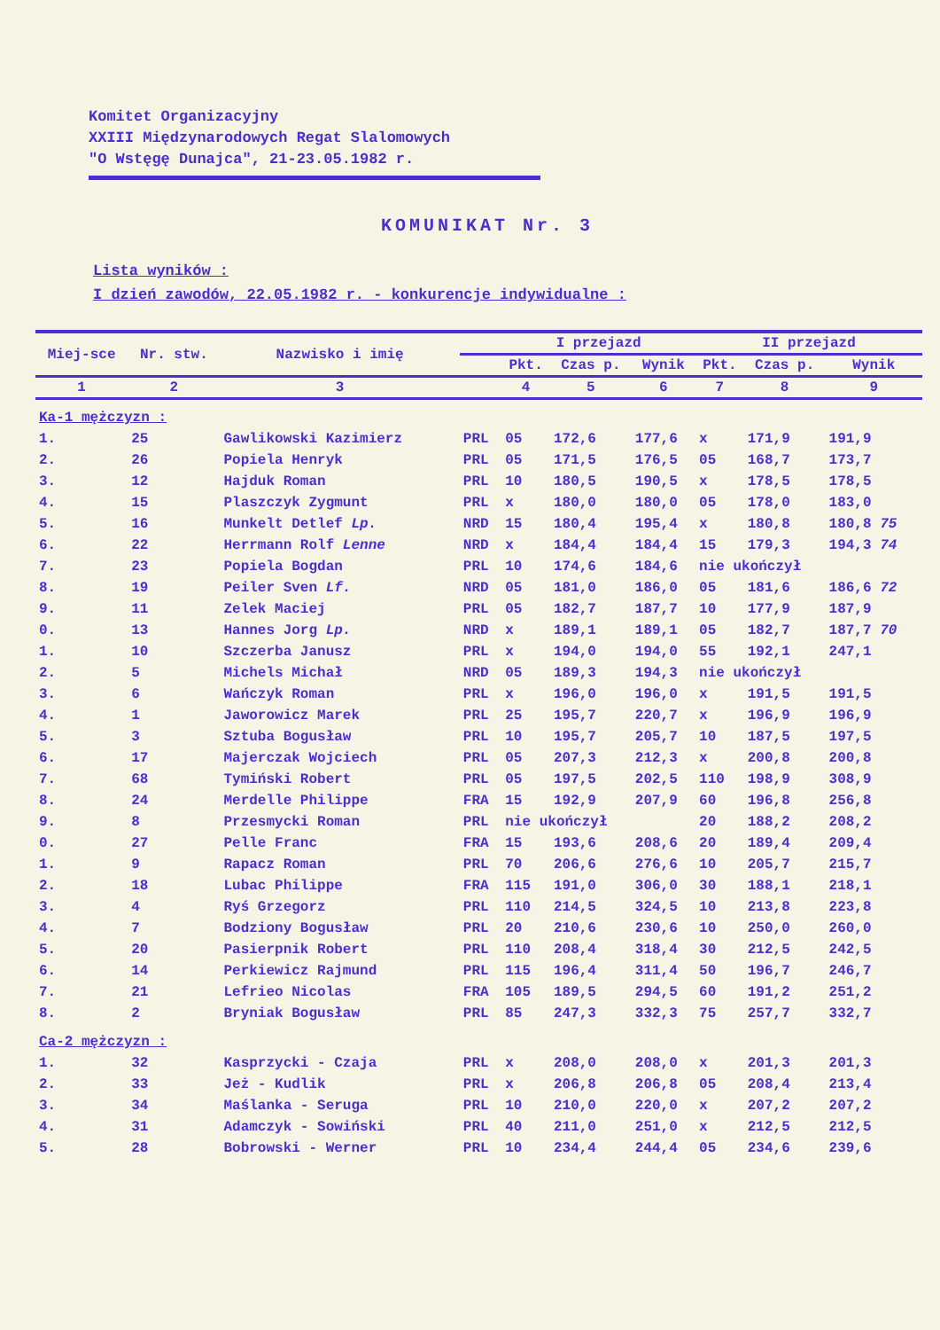Komitet Organizacyjny
XXIII Międzynarodowych Regat Slalomowych
"O Wstęgę Dunajca", 21-23.05.1982 r.
KOMUNIKAT Nr. 3
Lista wyników :
I dzień zawodów, 22.05.1982 r. - konkurencje indywidualne :
| Miej-sce | Nr. stw. | Nazwisko i imię | | I przejazd | | | II przejazd | | |
| --- | --- | --- | --- | --- | --- | --- | --- | --- | --- |
| | | | | Pkt. | Czas p. | Wynik | Pkt. | Czas p. | Wynik |
| 1 | 2 | 3 | | 4 | 5 | 6 | 7 | 8 | 9 |
| Ka-1 mężczyzn : | | | | | | | | | |
| 1. | 25 | Gawlikowski Kazimierz | PRL | 05 | 172,6 | 177,6 | x | 171,9 | 191,9 |
| 2. | 26 | Popiela Henryk | PRL | 05 | 171,5 | 176,5 | 05 | 168,7 | 173,7 |
| 3. | 12 | Hajduk Roman | PRL | 10 | 180,5 | 190,5 | x | 178,5 | 178,5 |
| 4. | 15 | Plaszczyk Zygmunt | PRL | x | 180,0 | 180,0 | 05 | 178,0 | 183,0 |
| 5. | 16 | Munkelt Detlef Lp. | NRD | 15 | 180,4 | 195,4 | x | 180,8 | 180,8 75 |
| 6. | 22 | Herrmann Rolf Lenne | NRD | x | 184,4 | 184,4 | 15 | 179,3 | 194,3 74 |
| 7. | 23 | Popiela Bogdan | PRL | 10 | 174,6 | 184,6 | nie ukończył | | |
| 8. | 19 | Peiler Sven Lf. | NRD | 05 | 181,0 | 186,0 | 05 | 181,6 | 186,6 72 |
| 9. | 11 | Zelek Maciej | PRL | 05 | 182,7 | 187,7 | 10 | 177,9 | 187,9 |
| 0. | 13 | Hannes Jorg Lp. | NRD | x | 189,1 | 189,1 | 05 | 182,7 | 187,7 70 |
| 1. | 10 | Szczerba Janusz | PRL | x | 194,0 | 194,0 | 55 | 192,1 | 247,1 |
| 2. | 5 | Michels Michał | NRD | 05 | 189,3 | 194,3 | nie ukończył | | |
| 3. | 6 | Wańczyk Roman | PRL | x | 196,0 | 196,0 | x | 191,5 | 191,5 |
| 4. | 1 | Jaworowicz Marek | PRL | 25 | 195,7 | 220,7 | x | 196,9 | 196,9 |
| 5. | 3 | Sztuba Bogusław | PRL | 10 | 195,7 | 205,7 | 10 | 187,5 | 197,5 |
| 6. | 17 | Majerczak Wojciech | PRL | 05 | 207,3 | 212,3 | x | 200,8 | 200,8 |
| 7. | 68 | Tymiński Robert | PRL | 05 | 197,5 | 202,5 | 110 | 198,9 | 308,9 |
| 8. | 24 | Merdelle Philippe | FRA | 15 | 192,9 | 207,9 | 60 | 196,8 | 256,8 |
| 9. | 8 | Przesmycki Roman | PRL | nie ukończył | | | 20 | 188,2 | 208,2 |
| 0. | 27 | Pelle Franc | FRA | 15 | 193,6 | 208,6 | 20 | 189,4 | 209,4 |
| 1. | 9 | Rapacz Roman | PRL | 70 | 206,6 | 276,6 | 10 | 205,7 | 215,7 |
| 2. | 18 | Lubac Philippe | FRA | 115 | 191,0 | 306,0 | 30 | 188,1 | 218,1 |
| 3. | 4 | Ryś Grzegorz | PRL | 110 | 214,5 | 324,5 | 10 | 213,8 | 223,8 |
| 4. | 7 | Bodziony Bogusław | PRL | 20 | 210,6 | 230,6 | 10 | 250,0 | 260,0 |
| 5. | 20 | Pasierpnik Robert | PRL | 110 | 208,4 | 318,4 | 30 | 212,5 | 242,5 |
| 6. | 14 | Perkiewicz Rajmund | PRL | 115 | 196,4 | 311,4 | 50 | 196,7 | 246,7 |
| 7. | 21 | Lefrieo Nicolas | FRA | 105 | 189,5 | 294,5 | 60 | 191,2 | 251,2 |
| 8. | 2 | Bryniak Bogusław | PRL | 85 | 247,3 | 332,3 | 75 | 257,7 | 332,7 |
| Ca-2 mężczyzn : | | | | | | | | | |
| 1. | 32 | Kasprzycki - Czaja | PRL | x | 208,0 | 208,0 | x | 201,3 | 201,3 |
| 2. | 33 | Jeż - Kudlik | PRL | x | 206,8 | 206,8 | 05 | 208,4 | 213,4 |
| 3. | 34 | Maślanka - Seruga | PRL | 10 | 210,0 | 220,0 | x | 207,2 | 207,2 |
| 4. | 31 | Adamczyk - Sowiński | PRL | 40 | 211,0 | 251,0 | x | 212,5 | 212,5 |
| 5. | 28 | Bobrowski - Werner | PRL | 10 | 234,4 | 244,4 | 05 | 234,6 | 239,6 |